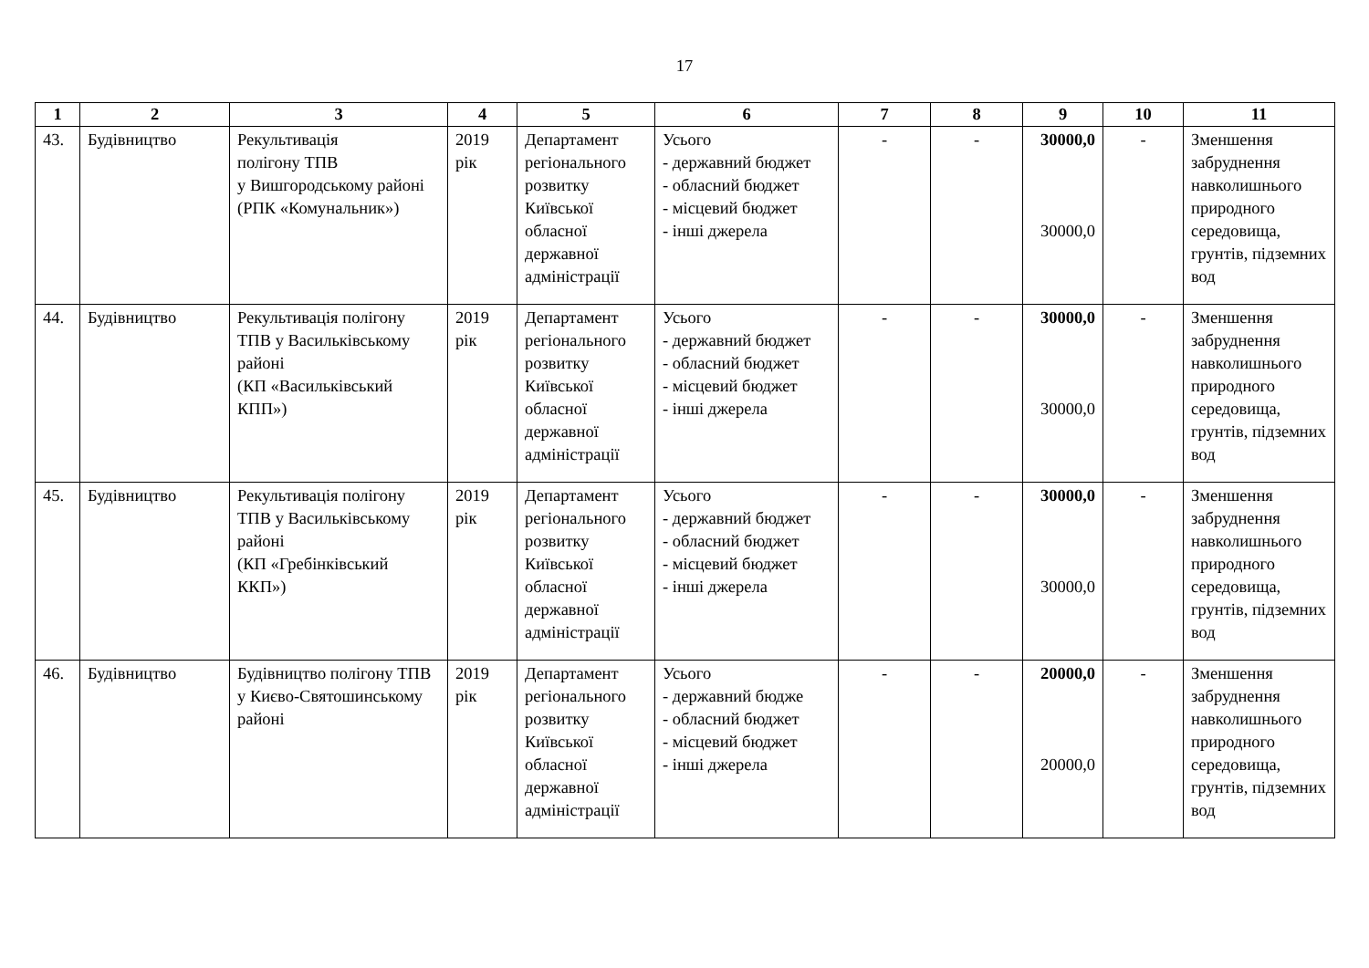17
| 1 | 2 | 3 | 4 | 5 | 6 | 7 | 8 | 9 | 10 | 11 |
| --- | --- | --- | --- | --- | --- | --- | --- | --- | --- | --- |
| 43. | Будівництво | Рекультивація полігону ТПВ у Вишгородському районі (РПК «Комунальник») | 2019 рік | Департамент регіонального розвитку Київської обласної державної адміністрації | Усього - державний бюджет - обласний бюджет - місцевий бюджет - інші джерела | - | - | 30000,0 30000,0 | - | Зменшення забруднення навколишнього природного середовища, грунтів, підземних вод |
| 44. | Будівництво | Рекультивація полігону ТПВ у Васильківському районі (КП «Васильківський КПП») | 2019 рік | Департамент регіонального розвитку Київської обласної державної адміністрації | Усього - державний бюджет - обласний бюджет - місцевий бюджет - інші джерела | - | - | 30000,0 30000,0 | - | Зменшення забруднення навколишнього природного середовища, грунтів, підземних вод |
| 45. | Будівництво | Рекультивація полігону ТПВ у Васильківському районі (КП «Гребінківський ККП») | 2019 рік | Департамент регіонального розвитку Київської обласної державної адміністрації | Усього - державний бюджет - обласний бюджет - місцевий бюджет - інші джерела | - | - | 30000,0 30000,0 | - | Зменшення забруднення навколишнього природного середовища, грунтів, підземних вод |
| 46. | Будівництво | Будівництво полігону ТПВ у Києво-Святошинському районі | 2019 рік | Департамент регіонального розвитку Київської обласної державної адміністрації | Усього - державний бюдже - обласний бюджет - місцевий бюджет - інші джерела | - | - | 20000,0 20000,0 | - | Зменшення забруднення навколишнього природного середовища, грунтів, підземних вод |